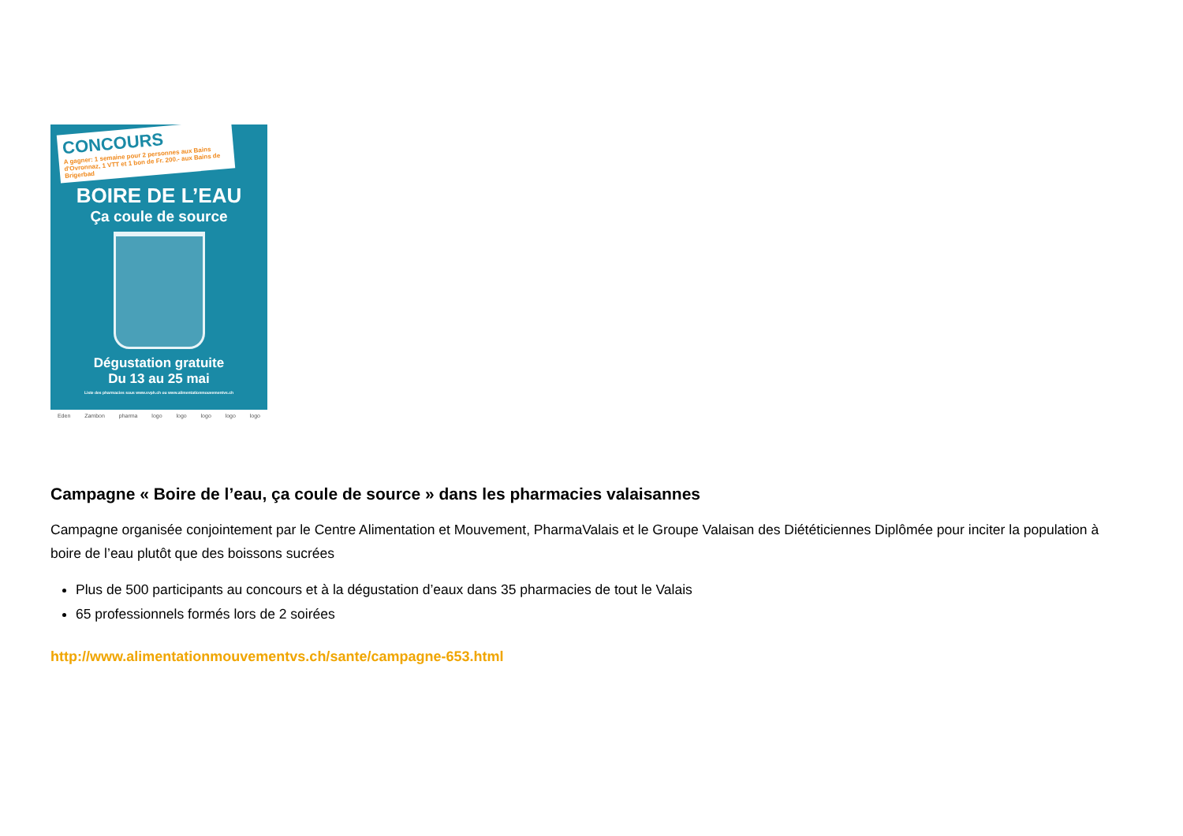CONCOURS
A gagner: 1 semaine pour 2 personnes aux Bains d'Ovronnaz, 1 VTT et 1 bon de Fr. 200.- aux Bains de Brigerbad
BOIRE DE L’EAU
Ça coule de source
Dégustation gratuite
Du 13 au 25 mai
Liste des pharmacies sous www.svph.ch ou www.alimentationmouvementvs.ch
Eden Zambon pharma logo logo logo logo logo
Campagne « Boire de l’eau, ça coule de source » dans les pharmacies valaisannes
Campagne organisée conjointement par le Centre Alimentation et Mouvement, PharmaValais et le Groupe Valaisan des Diététiciennes Diplômée pour inciter la population à boire de l’eau plutôt que des boissons sucrées
Plus de 500 participants au concours et à la dégustation d’eaux dans 35 pharmacies de tout le Valais
65 professionnels formés lors de 2 soirées
http://www.alimentationmouvementvs.ch/sante/campagne-653.html